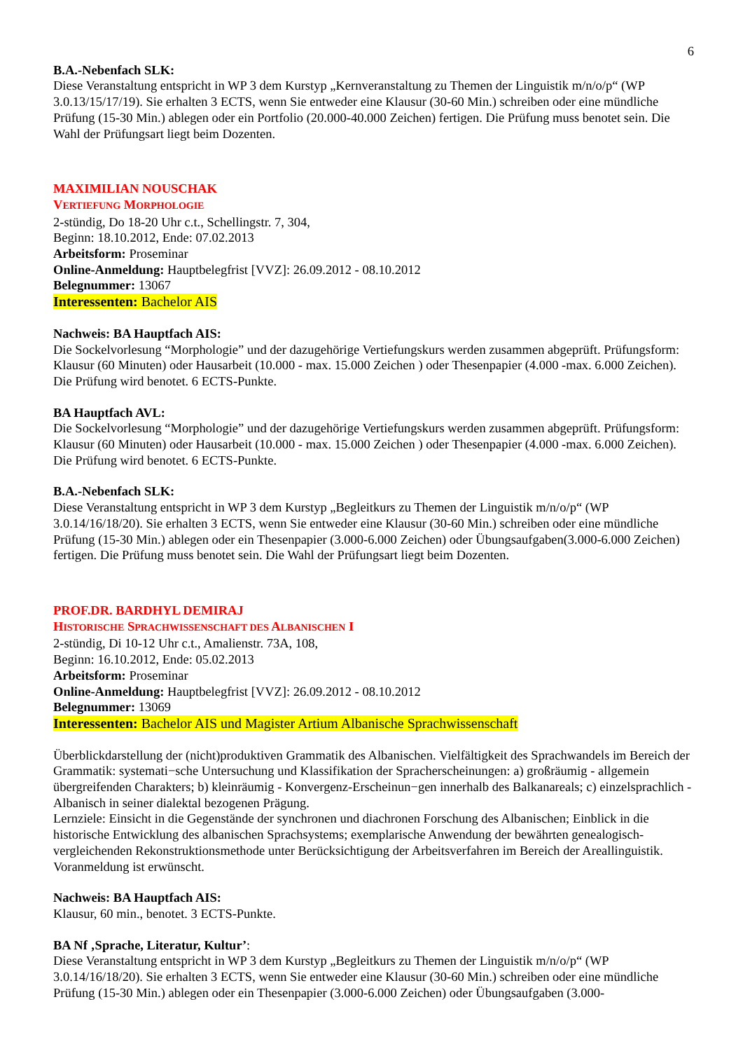6
B.A.-Nebenfach SLK:
Diese Veranstaltung entspricht in WP 3 dem Kurstyp „Kernveranstaltung zu Themen der Linguistik m/n/o/p“ (WP 3.0.13/15/17/19). Sie erhalten 3 ECTS, wenn Sie entweder eine Klausur (30-60 Min.) schreiben oder eine mündliche Prüfung (15-30 Min.) ablegen oder ein Portfolio (20.000-40.000 Zeichen) fertigen. Die Prüfung muss benotet sein. Die Wahl der Prüfungsart liegt beim Dozenten.
MAXIMILIAN NOUSCHAK
VERTIEFUNG MORPHOLOGIE
2-stündig, Do 18-20 Uhr c.t., Schellingstr. 7, 304,
Beginn: 18.10.2012, Ende: 07.02.2013
Arbeitsform: Proseminar
Online-Anmeldung: Hauptbelegfrist [VVZ]: 26.09.2012 - 08.10.2012
Belegnummer: 13067
Interessenten: Bachelor AIS
Nachweis: BA Hauptfach AIS:
Die Sockelvorlesung “Morphologie” und der dazugehörige Vertiefungskurs werden zusammen abgeprüft. Prüfungsform: Klausur (60 Minuten) oder Hausarbeit (10.000 - max. 15.000 Zeichen ) oder Thesenpapier (4.000 -max. 6.000 Zeichen). Die Prüfung wird benotet. 6 ECTS-Punkte.
BA Hauptfach AVL:
Die Sockelvorlesung “Morphologie” und der dazugehörige Vertiefungskurs werden zusammen abgeprüft. Prüfungsform: Klausur (60 Minuten) oder Hausarbeit (10.000 - max. 15.000 Zeichen ) oder Thesenpapier (4.000 -max. 6.000 Zeichen). Die Prüfung wird benotet. 6 ECTS-Punkte.
B.A.-Nebenfach SLK:
Diese Veranstaltung entspricht in WP 3 dem Kurstyp „Begleitkurs zu Themen der Linguistik m/n/o/p“ (WP 3.0.14/16/18/20). Sie erhalten 3 ECTS, wenn Sie entweder eine Klausur (30-60 Min.) schreiben oder eine mündliche Prüfung (15-30 Min.) ablegen oder ein Thesenpapier (3.000-6.000 Zeichen) oder Übungsaufgaben(3.000-6.000 Zeichen) fertigen. Die Prüfung muss benotet sein. Die Wahl der Prüfungsart liegt beim Dozenten.
PROF.DR. BARDHYL DEMIRAJ
HISTORISCHE SPRACHWISSENSCHAFT DES ALBANISCHEN I
2-stündig, Di 10-12 Uhr c.t., Amalienstr. 73A, 108,
Beginn: 16.10.2012, Ende: 05.02.2013
Arbeitsform: Proseminar
Online-Anmeldung: Hauptbelegfrist [VVZ]: 26.09.2012 - 08.10.2012
Belegnummer: 13069
Interessenten: Bachelor AIS und Magister Artium Albanische Sprachwissenschaft
Überblickdarstellung der (nicht)produktiven Grammatik des Albanischen. Vielfältigkeit des Sprachwandels im Bereich der Grammatik: systemati−sche Untersuchung und Klassifikation der Spracherscheinungen: a) großräumig - allgemein übergreifenden Charakters; b) kleinräumig - Konvergenz-Erscheinun−gen innerhalb des Balkanareals; c) einzelsprachlich - Albanisch in seiner dialektal bezogenen Prägung.
Lernziele: Einsicht in die Gegenstände der synchronen und diachronen Forschung des Albanischen; Einblick in die historische Entwicklung des albanischen Sprachsystems; exemplarische Anwendung der bewährten genealogisch-vergleichenden Rekonstruktionsmethode unter Berücksichtigung der Arbeitsverfahren im Bereich der Areallinguistik. Voranmeldung ist erwünscht.
Nachweis: BA Hauptfach AIS:
Klausur, 60 min., benotet. 3 ECTS-Punkte.
BA Nf ‚Sprache, Literatur, Kultur’:
Diese Veranstaltung entspricht in WP 3 dem Kurstyp „Begleitkurs zu Themen der Linguistik m/n/o/p“ (WP 3.0.14/16/18/20). Sie erhalten 3 ECTS, wenn Sie entweder eine Klausur (30-60 Min.) schreiben oder eine mündliche Prüfung (15-30 Min.) ablegen oder ein Thesenpapier (3.000-6.000 Zeichen) oder Übungsaufgaben (3.000-